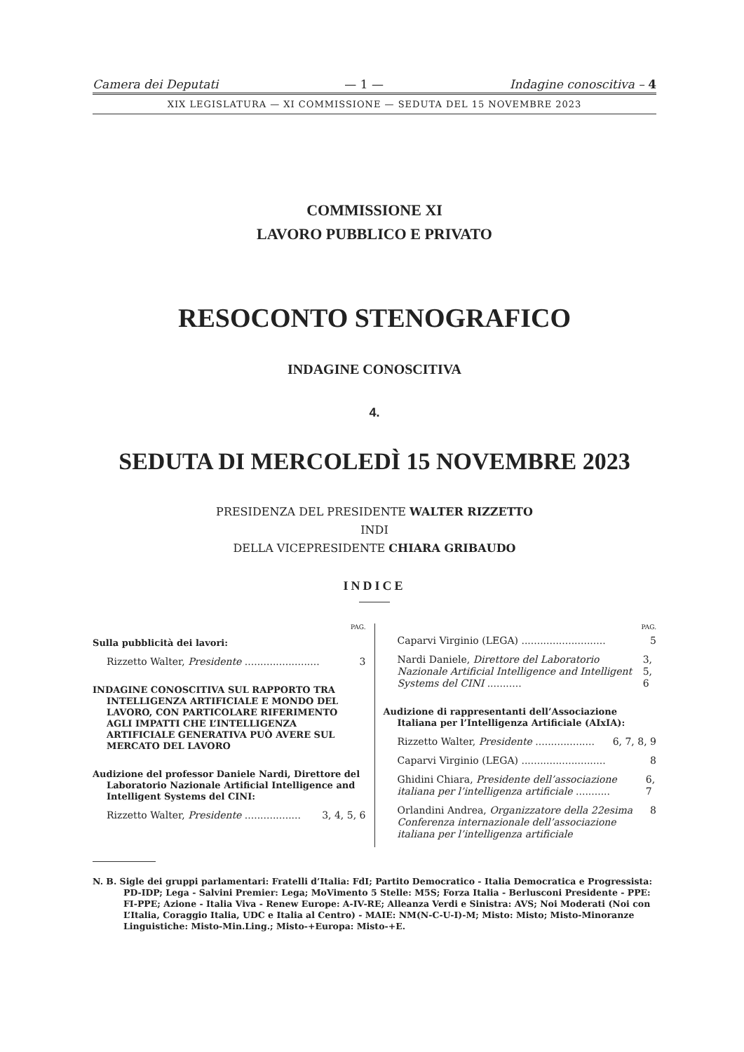Camera dei Deputati — 1 — Indagine conoscitiva – 4
XIX LEGISLATURA — XI COMMISSIONE — SEDUTA DEL 15 NOVEMBRE 2023
COMMISSIONE XI
LAVORO PUBBLICO E PRIVATO
RESOCONTO STENOGRAFICO
INDAGINE CONOSCITIVA
4.
SEDUTA DI MERCOLEDÌ 15 NOVEMBRE 2023
PRESIDENZA DEL PRESIDENTE WALTER RIZZETTO
INDI
DELLA VICEPRESIDENTE CHIARA GRIBAUDO
INDICE
PAG.
Sulla pubblicità dei lavori:
Rizzetto Walter, Presidente ........................ 3
INDAGINE CONOSCITIVA SUL RAPPORTO TRA INTELLIGENZA ARTIFICIALE E MONDO DEL LAVORO, CON PARTICOLARE RIFERIMENTO AGLI IMPATTI CHE L’INTELLIGENZA ARTIFICIALE GENERATIVA PUÒ AVERE SUL MERCATO DEL LAVORO
Audizione del professor Daniele Nardi, Direttore del Laboratorio Nazionale Artificial Intelligence and Intelligent Systems del CINI:
Rizzetto Walter, Presidente .................. 3, 4, 5, 6
PAG.
Caparvi Virginio (LEGA) ........................... 5
Nardi Daniele, Direttore del Laboratorio Nazionale Artificial Intelligence and Intelligent Systems del CINI ........... 3, 5, 6
Audizione di rappresentanti dell’Associazione Italiana per l’Intelligenza Artificiale (AIxIA):
Rizzetto Walter, Presidente ................... 6, 7, 8, 9
Caparvi Virginio (LEGA) ........................... 8
Ghidini Chiara, Presidente dell’associazione italiana per l’intelligenza artificiale ........... 6, 7
Orlandini Andrea, Organizzatore della 22esima Conferenza internazionale dell’associazione italiana per l’intelligenza artificiale 8
N. B. Sigle dei gruppi parlamentari: Fratelli d’Italia: FdI; Partito Democratico - Italia Democratica e Progressista: PD-IDP; Lega - Salvini Premier: Lega; MoVimento 5 Stelle: M5S; Forza Italia - Berlusconi Presidente - PPE: FI-PPE; Azione - Italia Viva - Renew Europe: A-IV-RE; Alleanza Verdi e Sinistra: AVS; Noi Moderati (Noi con L’Italia, Coraggio Italia, UDC e Italia al Centro) - MAIE: NM(N-C-U-I)-M; Misto: Misto; Misto-Minoranze Linguistiche: Misto-Min.Ling.; Misto-+Europa: Misto-+E.